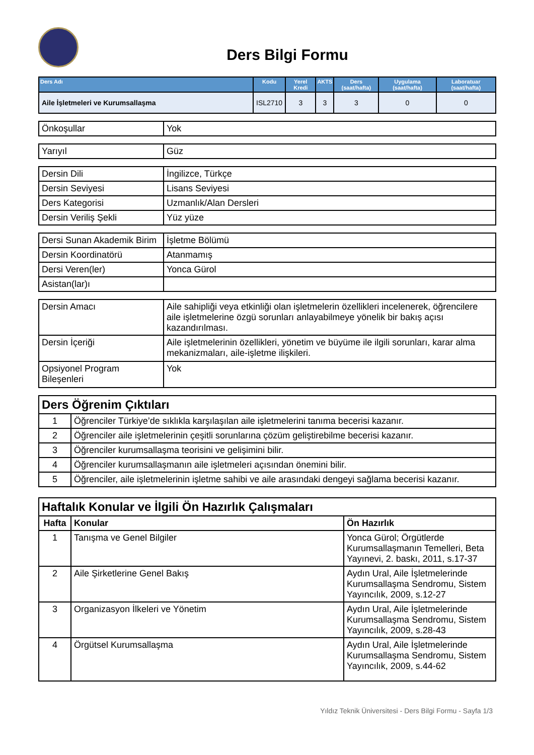Ders Bilgi Formu
| Ders Adı | Kodu | Yerel Kredi | AKTS | Ders (saat/hafta) | Uygulama (saat/hafta) | Laboratuar (saat/hafta) |
| --- | --- | --- | --- | --- | --- | --- |
| Aile İşletmeleri ve Kurumsallaşma | ISL2710 | 3 | 3 | 3 | 0 | 0 |
| Önkoşullar | Yok |
| Yarıyıl | Güz |
| Dersin Dili | İngilizce, Türkçe |
| Dersin Seviyesi | Lisans Seviyesi |
| Ders Kategorisi | Uzmanlık/Alan Dersleri |
| Dersin Veriliş Şekli | Yüz yüze |
| Dersi Sunan Akademik Birim | İşletme Bölümü |
| Dersin Koordinatörü | Atanmamış |
| Dersi Veren(ler) | Yonca Gürol |
| Asistan(lar)ı | |
| Dersin Amacı | Aile sahipliği veya etkinliği olan işletmelerin özellikleri incelenerek, öğrencilere aile işletmelerine özgü sorunları anlayabilmeye yönelik bir bakış açısı kazandırılması. |
| Dersin İçeriği | Aile işletmelerinin özellikleri, yönetim ve büyüme ile ilgili sorunları, karar alma mekanizmaları, aile-işletme ilişkileri. |
| Opsiyonel Program Bileşenleri | Yok |
| Ders Öğrenim Çıktıları | |
| 1 | Öğrenciler Türkiye’de sıklıkla karşılaşılan aile işletmelerini tanıma becerisi kazanır. |
| 2 | Öğrenciler aile işletmelerinin çeşitli sorunlarına çözüm geliştirebilme becerisi kazanır. |
| 3 | Öğrenciler kurumsallaşma teorisini ve gelişimini bilir. |
| 4 | Öğrenciler kurumsallaşmanın aile işletmeleri açısından önemini bilir. |
| 5 | Öğrenciler, aile işletmelerinin işletme sahibi ve aile arasındaki dengeyi sağlama becerisi kazanır. |
| Haftalık Konular ve İlgili Ön Hazırlık Çalışmaları | | |
| Hafta | Konular | Ön Hazırlık |
| 1 | Tanışma ve Genel Bilgiler | Yonca Gürol; Örgütlerde Kurumsallaşmanın Temelleri, Beta Yayınevi, 2. baskı, 2011, s.17-37 |
| 2 | Aile Şirketlerine Genel Bakış | Aydın Ural, Aile İşletmelerinde Kurumsallaşma Sendromu, Sistem Yayıncılık, 2009, s.12-27 |
| 3 | Organizasyon İlkeleri ve Yönetim | Aydın Ural, Aile İşletmelerinde Kurumsallaşma Sendromu, Sistem Yayıncılık, 2009, s.28-43 |
| 4 | Örgütsel Kurumsallaşma | Aydın Ural, Aile İşletmelerinde Kurumsallaşma Sendromu, Sistem Yayıncılık, 2009, s.44-62 |
Yıldız Teknik Üniversitesi - Ders Bilgi Formu - Sayfa 1/3